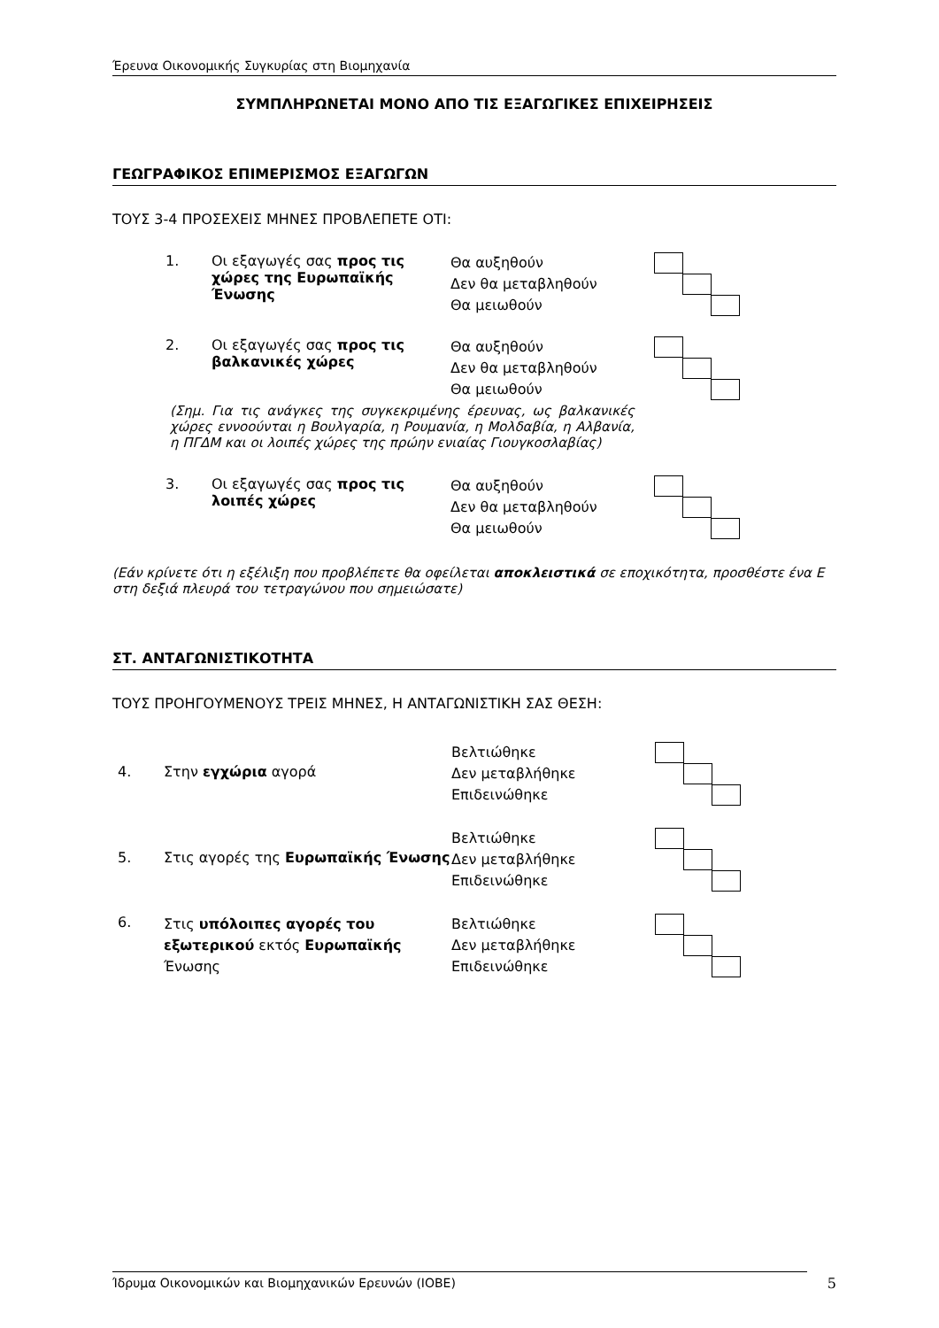Έρευνα Οικονομικής Συγκυρίας στη Βιομηχανία
ΣΥΜΠΛΗΡΩΝΕΤΑΙ ΜΟΝΟ ΑΠΟ ΤΙΣ ΕΞΑΓΩΓΙΚΕΣ ΕΠΙΧΕΙΡΗΣΕΙΣ
ΓΕΩΓΡΑΦΙΚΟΣ ΕΠΙΜΕΡΙΣΜΟΣ ΕΞΑΓΩΓΩΝ
ΤΟΥΣ 3-4 ΠΡΟΣΕΧΕΙΣ ΜΗΝΕΣ ΠΡΟΒΛΕΠΕΤΕ ΟΤΙ:
1. Οι εξαγωγές σας προς τις χώρες της Ευρωπαϊκής Ένωσης
Θα αυξηθούν
Δεν θα μεταβληθούν
Θα μειωθούν
2. Οι εξαγωγές σας προς τις βαλκανικές χώρες
Θα αυξηθούν
Δεν θα μεταβληθούν
Θα μειωθούν
(Σημ. Για τις ανάγκες της συγκεκριμένης έρευνας, ως βαλκανικές χώρες εννοούνται η Βουλγαρία, η Ρουμανία, η Μολδαβία, η Αλβανία, η ΠΓΔΜ και οι λοιπές χώρες της πρώην ενιαίας Γιουγκοσλαβίας)
3. Οι εξαγωγές σας προς τις λοιπές χώρες
Θα αυξηθούν
Δεν θα μεταβληθούν
Θα μειωθούν
(Εάν κρίνετε ότι η εξέλιξη που προβλέπετε θα οφείλεται αποκλειστικά σε εποχικότητα, προσθέστε ένα Ε στη δεξιά πλευρά του τετραγώνου που σημειώσατε)
ΣΤ. ΑΝΤΑΓΩΝΙΣΤΙΚΟΤΗΤΑ
ΤΟΥΣ ΠΡΟΗΓΟΥΜΕΝΟΥΣ ΤΡΕΙΣ ΜΗΝΕΣ, Η ΑΝΤΑΓΩΝΙΣΤΙΚΗ ΣΑΣ ΘΕΣΗ:
4. Στην εγχώρια αγορά
Βελτιώθηκε
Δεν μεταβλήθηκε
Επιδεινώθηκε
5. Στις αγορές της Ευρωπαϊκής Ένωσης
Βελτιώθηκε
Δεν μεταβλήθηκε
Επιδεινώθηκε
6.
Στις υπόλοιπες αγορές του εξωτερικού εκτός Ευρωπαϊκής Ένωσης
Βελτιώθηκε
Δεν μεταβλήθηκε
Επιδεινώθηκε
Ίδρυμα Οικονομικών και Βιομηχανικών Ερευνών (ΙΟΒΕ) 5